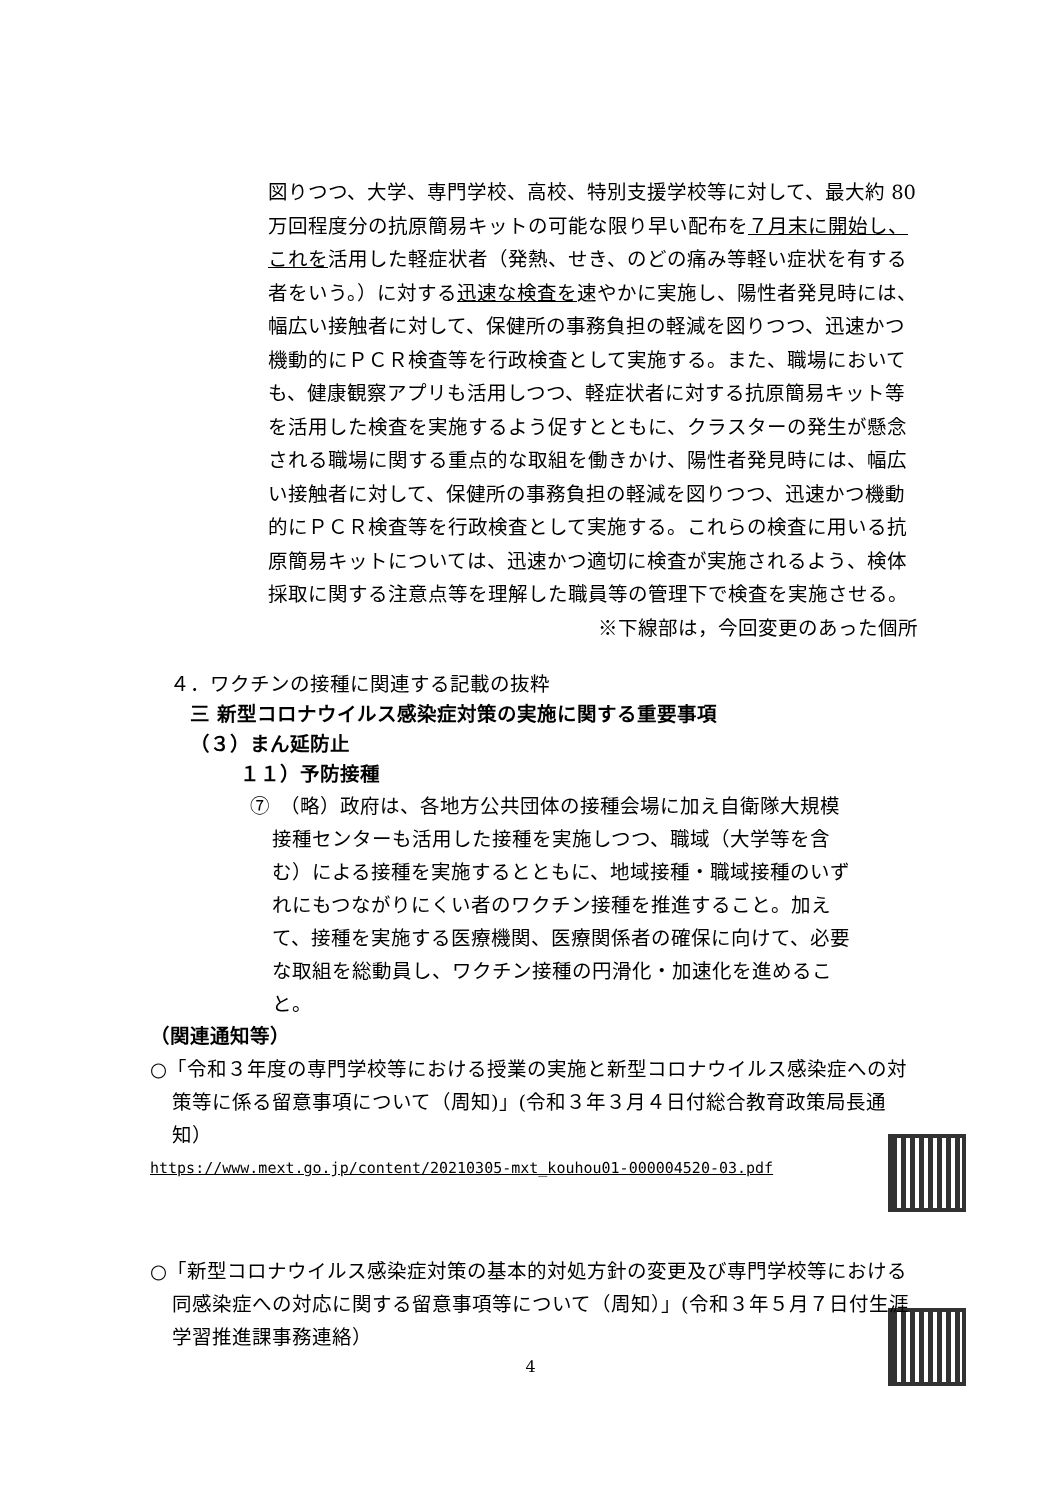図りつつ、大学、専門学校、高校、特別支援学校等に対して、最大約 80 万回程度分の抗原簡易キットの可能な限り早い配布を７月末に開始し、これを活用した軽症状者（発熱、せき、のどの痛み等軽い症状を有する者をいう。）に対する迅速な検査を速やかに実施し、陽性者発見時には、幅広い接触者に対して、保健所の事務負担の軽減を図りつつ、迅速かつ機動的にＰＣＲ検査等を行政検査として実施する。また、職場においても、健康観察アプリも活用しつつ、軽症状者に対する抗原簡易キット等を活用した検査を実施するよう促すとともに、クラスターの発生が懸念される職場に関する重点的な取組を働きかけ、陽性者発見時には、幅広い接触者に対して、保健所の事務負担の軽減を図りつつ、迅速かつ機動的にＰＣＲ検査等を行政検査として実施する。これらの検査に用いる抗原簡易キットについては、迅速かつ適切に検査が実施されるよう、検体採取に関する注意点等を理解した職員等の管理下で検査を実施させる。
※下線部は，今回変更のあった個所
４．ワクチンの接種に関連する記載の抜粋
三 新型コロナウイルス感染症対策の実施に関する重要事項
（３）まん延防止
１１）予防接種
⑦　（略）政府は、各地方公共団体の接種会場に加え自衛隊大規模接種センターも活用した接種を実施しつつ、職域（大学等を含む）による接種を実施するとともに、地域接種・職域接種のいずれにもつながりにくい者のワクチン接種を推進すること。加えて、接種を実施する医療機関、医療関係者の確保に向けて、必要な取組を総動員し、ワクチン接種の円滑化・加速化を進めること。
（関連通知等）
○「令和３年度の専門学校等における授業の実施と新型コロナウイルス感染症への対策等に係る留意事項について（周知)」(令和３年３月４日付総合教育政策局長通知）
https://www.mext.go.jp/content/20210305-mxt_kouhou01-000004520-03.pdf
○「新型コロナウイルス感染症対策の基本的対処方針の変更及び専門学校等における同感染症への対応に関する留意事項等について（周知）」(令和３年５月７日付生涯学習推進課事務連絡）
4